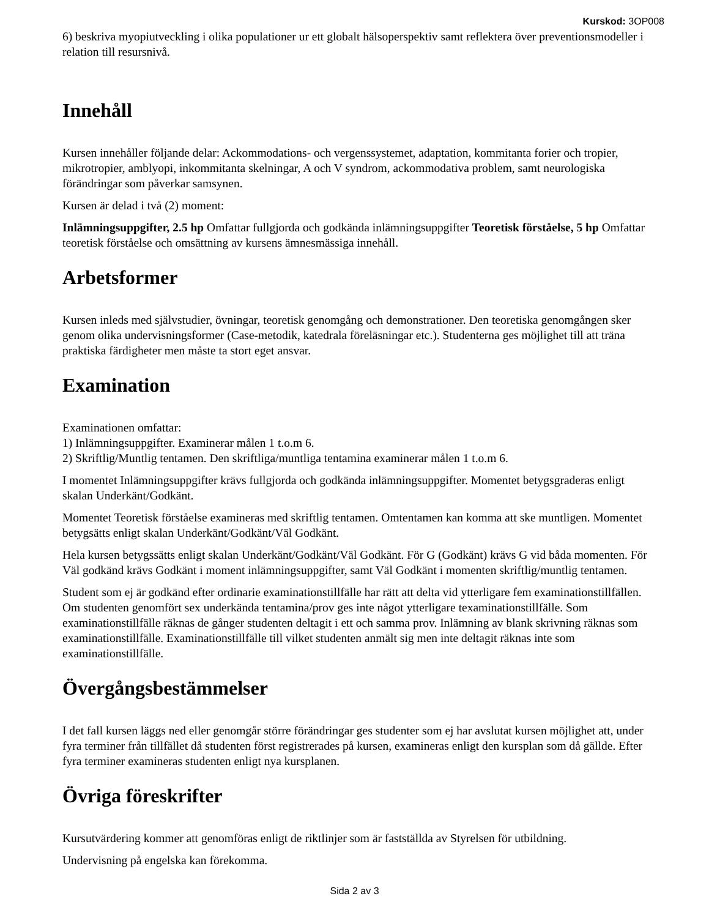Kurskod: 3OP008
6) beskriva myopiutveckling i olika populationer ur ett globalt hälsoperspektiv samt reflektera över preventionsmodeller i relation till resursnivå.
Innehåll
Kursen innehåller följande delar: Ackommodations- och vergenssystemet, adaptation, kommitanta forier och tropier, mikrotropier, amblyopi, inkommitanta skelningar, A och V syndrom, ackommodativa problem, samt neurologiska förändringar som påverkar samsynen.
Kursen är delad i två (2) moment:
Inlämningsuppgifter, 2.5 hp Omfattar fullgjorda och godkända inlämningsuppgifter Teoretisk förståelse, 5 hp Omfattar teoretisk förståelse och omsättning av kursens ämnesmässiga innehåll.
Arbetsformer
Kursen inleds med självstudier, övningar, teoretisk genomgång och demonstrationer. Den teoretiska genomgången sker genom olika undervisningsformer (Case-metodik, katedrala föreläsningar etc.). Studenterna ges möjlighet till att träna praktiska färdigheter men måste ta stort eget ansvar.
Examination
Examinationen omfattar:
1) Inlämningsuppgifter. Examinerar målen 1 t.o.m 6.
2) Skriftlig/Muntlig tentamen. Den skriftliga/muntliga tentamina examinerar målen 1 t.o.m 6.
I momentet Inlämningsuppgifter krävs fullgjorda och godkända inlämningsuppgifter. Momentet betygsgraderas enligt skalan Underkänt/Godkänt.
Momentet Teoretisk förståelse examineras med skriftlig tentamen. Omtentamen kan komma att ske muntligen. Momentet betygsätts enligt skalan Underkänt/Godkänt/Väl Godkänt.
Hela kursen betygssätts enligt skalan Underkänt/Godkänt/Väl Godkänt. För G (Godkänt) krävs G vid båda momenten. För Väl godkänd krävs Godkänt i moment inlämningsuppgifter, samt Väl Godkänt i momenten skriftlig/muntlig tentamen.
Student som ej är godkänd efter ordinarie examinationstillfälle har rätt att delta vid ytterligare fem examinationstillfällen. Om studenten genomfört sex underkända tentamina/prov ges inte något ytterligare texaminationstillfälle. Som examinationstillfälle räknas de gånger studenten deltagit i ett och samma prov. Inlämning av blank skrivning räknas som examinationstillfälle. Examinationstillfälle till vilket studenten anmält sig men inte deltagit räknas inte som examinationstillfälle.
Övergångsbestämmelser
I det fall kursen läggs ned eller genomgår större förändringar ges studenter som ej har avslutat kursen möjlighet att, under fyra terminer från tillfället då studenten först registrerades på kursen, examineras enligt den kursplan som då gällde. Efter fyra terminer examineras studenten enligt nya kursplanen.
Övriga föreskrifter
Kursutvärdering kommer att genomföras enligt de riktlinjer som är fastställda av Styrelsen för utbildning.
Undervisning på engelska kan förekomma.
Sida 2 av 3